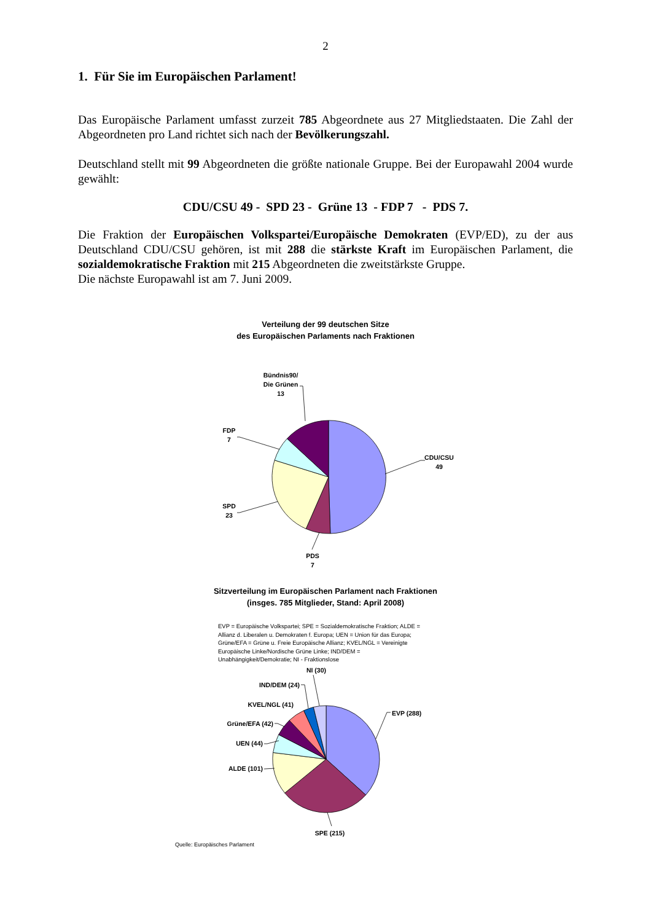2
1. Für Sie im Europäischen Parlament!
Das Europäische Parlament umfasst zurzeit 785 Abgeordnete aus 27 Mitgliedstaaten. Die Zahl der Abgeordneten pro Land richtet sich nach der Bevölkerungszahl.
Deutschland stellt mit 99 Abgeordneten die größte nationale Gruppe. Bei der Europawahl 2004 wurde gewählt:
CDU/CSU 49 - SPD 23 - Grüne 13 - FDP 7 - PDS 7.
Die Fraktion der Europäischen Volkspartei/Europäische Demokraten (EVP/ED), zu der aus Deutschland CDU/CSU gehören, ist mit 288 die stärkste Kraft im Europäischen Parlament, die sozialdemokratische Fraktion mit 215 Abgeordneten die zweitstärkste Gruppe.
Die nächste Europawahl ist am 7. Juni 2009.
Verteilung der 99 deutschen Sitze
des Europäischen Parlaments nach Fraktionen
CDU/CSU
49
Bündnis90/
Die Grünen
13
FDP
7
SPD
23
PDS
7
Sitzverteilung im Europäischen Parlament nach Fraktionen
(insges. 785 Mitglieder, Stand: April 2008)
EVP = Europäische Volkspartei; SPE = Sozialdemokratische Fraktion; ALDE = Allianz d. Liberalen u. Demokraten f. Europa; UEN = Union für das Europa; Grüne/EFA = Grüne u. Freie Europäische Allianz; KVEL/NGL = Vereinigte Europäische Linke/Nordische Grüne Linke; IND/DEM = Unabhängigkeit/Demokratie; NI - Fraktionslose
EVP (288)
NI (30)
IND/DEM (24)
KVEL/NGL (41)
Grüne/EFA (42)
UEN (44)
ALDE (101)
SPE (215)
Quelle: Europäisches Parlament